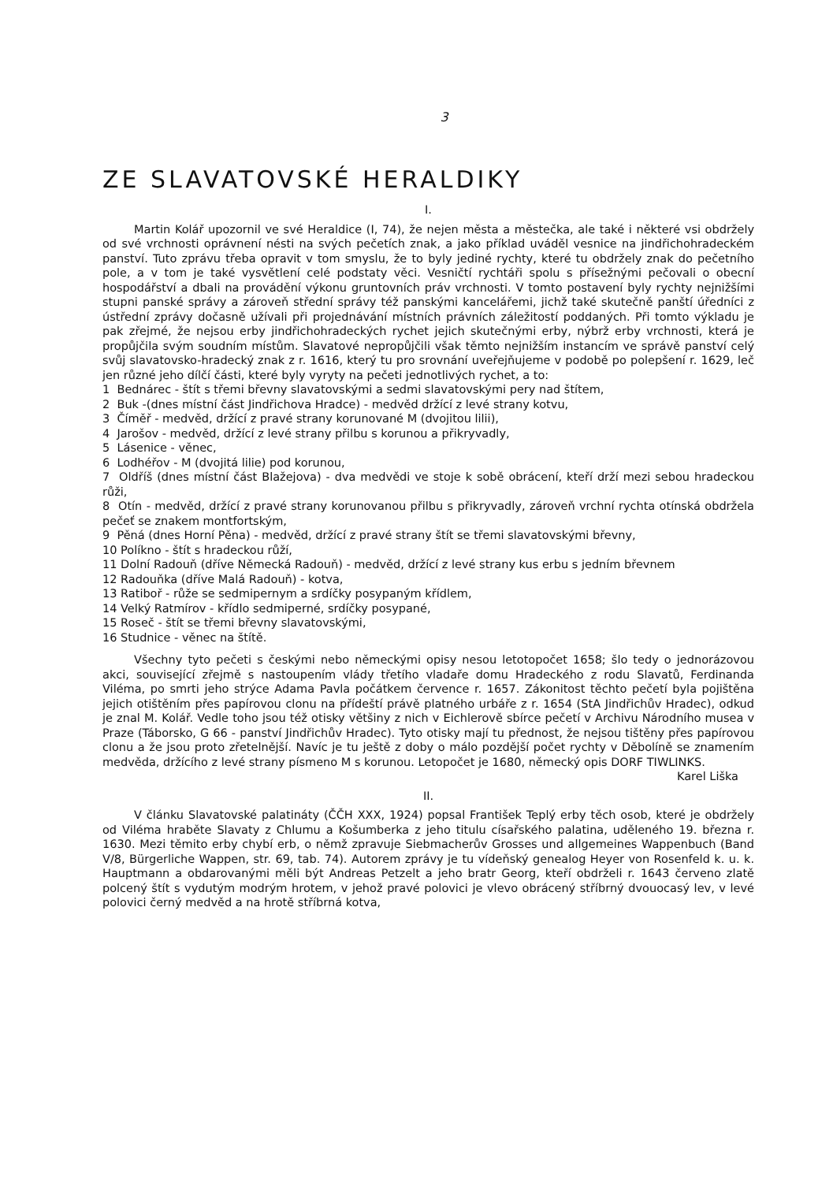3
ZE SLAVATOVSKÉ HERALDIKY
I.
Martin Kolář upozornil ve své Heraldice (I, 74), že nejen města a městečka, ale také i některé vsi obdržely od své vrchnosti oprávnení nésti na svých pečetích znak, a jako příklad uváděl vesnice na jindřichohradeckém panství. Tuto zprávu třeba opravit v tom smyslu, že to byly jediné rychty, které tu obdržely znak do pečetního pole, a v tom je také vysvětlení celé podstaty věci. Vesničtí rychtáři spolu s přísežnými pečovali o obecní hospodářství a dbali na provádění výkonu gruntovních práv vrchnosti. V tomto postavení byly rychty nejnižšími stupni panské správy a zároveň střední správy též panskými kancelářemi, jichž také skutečně panští úředníci z ústřední zprávy dočasně užívali při projednávání místních právních záležitostí poddaných. Při tomto výkladu je pak zřejmé, že nejsou erby jindřichohradeckých rychet jejich skutečnými erby, nýbrž erby vrchnosti, která je propůjčila svým soudním místům. Slavatové nepropůjčili však těmto nejnižším instancím ve správě panství celý svůj slavatovsko-hradecký znak z r. 1616, který tu pro srovnání uveřejňujeme v podobě po polepšení r. 1629, leč jen různé jeho dílčí části, které byly vyryty na pečeti jednotlivých rychet, a to:
1 Bednárec - štít s třemi břevny slavatovskými a sedmi slavatovskými pery nad štítem,
2 Buk -(dnes místní část Jindřichova Hradce) - medvěd držící z levé strany kotvu,
3 Číměř - medvěd, držící z pravé strany korunované M (dvojitou lilii),
4 Jarošov - medvěd, držící z levé strany přilbu s korunou a přikryvadly,
5 Lásenice - věnec,
6 Lodhéřov - M (dvojitá lilie) pod korunou,
7 Oldříš (dnes místní část Blažejova) - dva medvědi ve stoje k sobě obrácení, kteří drží mezi sebou hradeckou růži,
8 Otín - medvěd, držící z pravé strany korunovanou přilbu s přikryvadly, zároveň vrchní rychta otínská obdržela pečeť se znakem montfortským,
9 Pěná (dnes Horní Pěna) - medvěd, držící z pravé strany štít se třemi slavatovskými břevny,
10 Políkno - štít s hradeckou růží,
11 Dolní Radouň (dříve Německá Radouň) - medvěd, držící z levé strany kus erbu s jedním břevnem
12 Radouňka (dříve Malá Radouň) - kotva,
13 Ratiboř - růže se sedmipernym a srdíčky posypaným křídlem,
14 Velký Ratmírov - křídlo sedmiperné, srdíčky posypané,
15 Roseč - štít se třemi břevny slavatovskými,
16 Studnice - věnec na štítě.
Všechny tyto pečeti s českými nebo německými opisy nesou letotopočet 1658; šlo tedy o jednorázovou akci, související zřejmě s nastoupením vlády třetího vladaře domu Hradeckého z rodu Slavatů, Ferdinanda Viléma, po smrti jeho strýce Adama Pavla počátkem července r. 1657. Zákonitost těchto pečetí byla pojištěna jejich otištěním přes papírovou clonu na přídeští právě platného urbáře z r. 1654 (StA Jindřichův Hradec), odkud je znal M. Kolář. Vedle toho jsou též otisky většiny z nich v Eichlerově sbírce pečetí v Archivu Národního musea v Praze (Táborsko, G 66 - panství Jindřichův Hradec). Tyto otisky mají tu přednost, že nejsou tištěny přes papírovou clonu a že jsou proto zřetelnější. Navíc je tu ještě z doby o málo pozdější počet rychty v Děbolíně se znamením medvěda, držícího z levé strany písmeno M s korunou. Letopočet je 1680, německý opis DORF TIWLINKS.
Karel Liška
II.
V článku Slavatovské palatináty (ČČH XXX, 1924) popsal František Teplý erby těch osob, které je obdržely od Viléma hraběte Slavaty z Chlumu a Košumberka z jeho titulu císařského palatina, uděleného 19. března r. 1630. Mezi těmito erby chybí erb, o němž zpravuje Siebmacherův Grosses und allgemeines Wappenbuch (Band V/8, Bürgerliche Wappen, str. 69, tab. 74). Autorem zprávy je tu vídeňský genealog Heyer von Rosenfeld k. u. k. Hauptmann a obdarovanými měli být Andreas Petzelt a jeho bratr Georg, kteří obdrželi r. 1643 červeno zlatě polcený štít s vydutým modrým hrotem, v jehož pravé polovici je vlevo obrácený stříbrný dvouocasý lev, v levé polovici černý medvěd a na hrotě stříbrná kotva,